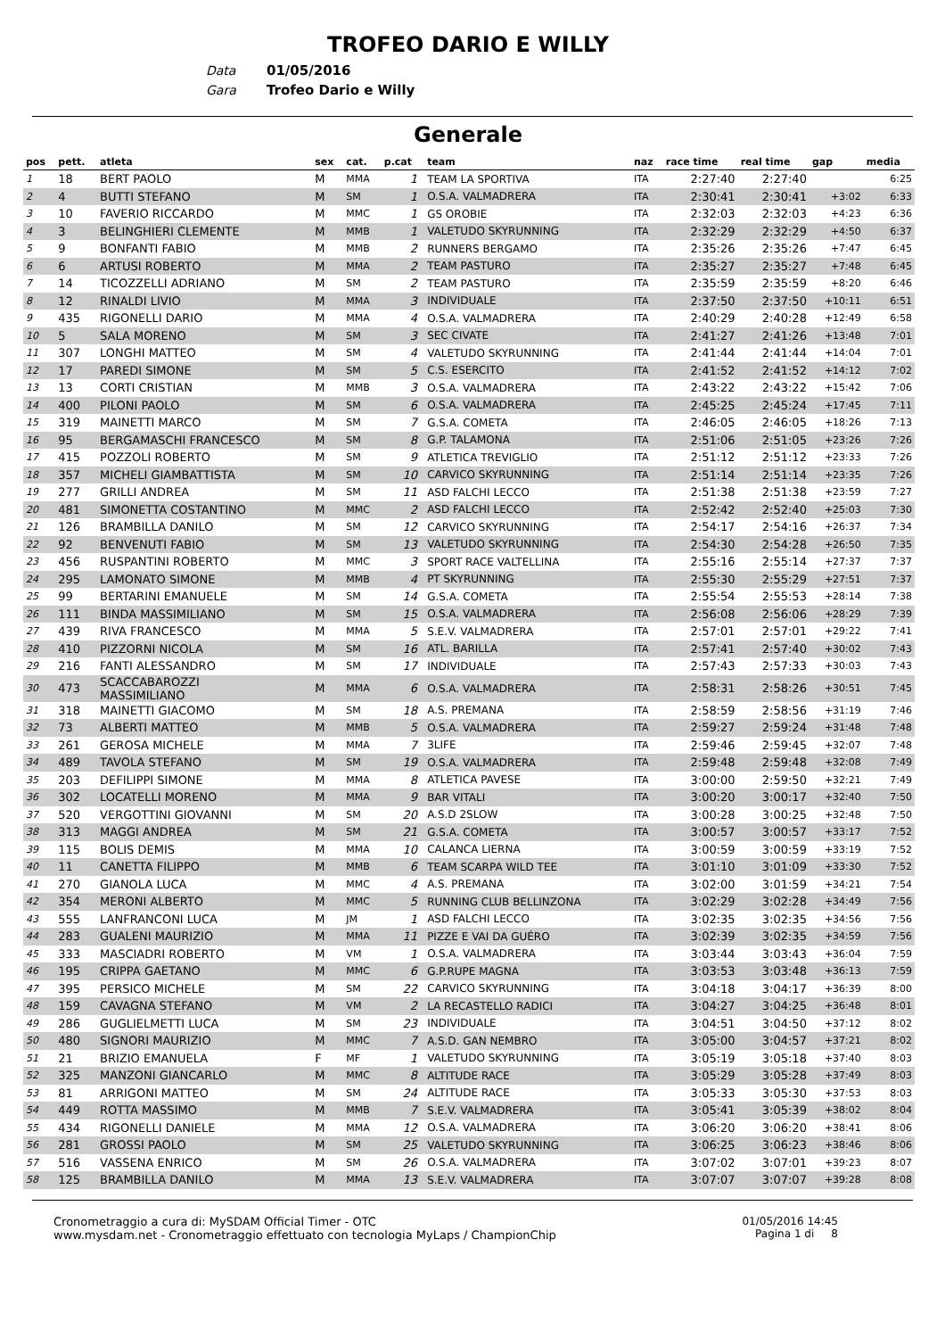TROFEO DARIO E WILLY
Data 01/05/2016
Gara Trofeo Dario e Willy
Generale
| pos | pett. | atleta | sex | cat. | p.cat | team | naz | race time | real time | gap | media |
| --- | --- | --- | --- | --- | --- | --- | --- | --- | --- | --- | --- |
| 1 | 18 | BERT PAOLO | M | MMA | 1 | TEAM LA SPORTIVA | ITA | 2:27:40 | 2:27:40 | | 6:25 |
| 2 | 4 | BUTTI STEFANO | M | SM | 1 | O.S.A. VALMADRERA | ITA | 2:30:41 | 2:30:41 | +3:02 | 6:33 |
| 3 | 10 | FAVERIO RICCARDO | M | MMC | 1 | GS OROBIE | ITA | 2:32:03 | 2:32:03 | +4:23 | 6:36 |
| 4 | 3 | BELINGHIERI CLEMENTE | M | MMB | 1 | VALETUDO SKYRUNNING | ITA | 2:32:29 | 2:32:29 | +4:50 | 6:37 |
| 5 | 9 | BONFANTI FABIO | M | MMB | 2 | RUNNERS BERGAMO | ITA | 2:35:26 | 2:35:26 | +7:47 | 6:45 |
| 6 | 6 | ARTUSI ROBERTO | M | MMA | 2 | TEAM PASTURO | ITA | 2:35:27 | 2:35:27 | +7:48 | 6:45 |
| 7 | 14 | TICOZZELLI ADRIANO | M | SM | 2 | TEAM PASTURO | ITA | 2:35:59 | 2:35:59 | +8:20 | 6:46 |
| 8 | 12 | RINALDI LIVIO | M | MMA | 3 | INDIVIDUALE | ITA | 2:37:50 | 2:37:50 | +10:11 | 6:51 |
| 9 | 435 | RIGONELLI DARIO | M | MMA | 4 | O.S.A. VALMADRERA | ITA | 2:40:29 | 2:40:28 | +12:49 | 6:58 |
| 10 | 5 | SALA MORENO | M | SM | 3 | SEC CIVATE | ITA | 2:41:27 | 2:41:26 | +13:48 | 7:01 |
| 11 | 307 | LONGHI MATTEO | M | SM | 4 | VALETUDO SKYRUNNING | ITA | 2:41:44 | 2:41:44 | +14:04 | 7:01 |
| 12 | 17 | PAREDI SIMONE | M | SM | 5 | C.S. ESERCITO | ITA | 2:41:52 | 2:41:52 | +14:12 | 7:02 |
| 13 | 13 | CORTI CRISTIAN | M | MMB | 3 | O.S.A. VALMADRERA | ITA | 2:43:22 | 2:43:22 | +15:42 | 7:06 |
| 14 | 400 | PILONI PAOLO | M | SM | 6 | O.S.A. VALMADRERA | ITA | 2:45:25 | 2:45:24 | +17:45 | 7:11 |
| 15 | 319 | MAINETTI MARCO | M | SM | 7 | G.S.A. COMETA | ITA | 2:46:05 | 2:46:05 | +18:26 | 7:13 |
| 16 | 95 | BERGAMASCHI FRANCESCO | M | SM | 8 | G.P. TALAMONA | ITA | 2:51:06 | 2:51:05 | +23:26 | 7:26 |
| 17 | 415 | POZZOLI ROBERTO | M | SM | 9 | ATLETICA TREVIGLIO | ITA | 2:51:12 | 2:51:12 | +23:33 | 7:26 |
| 18 | 357 | MICHELI GIAMBATTISTA | M | SM | 10 | CARVICO SKYRUNNING | ITA | 2:51:14 | 2:51:14 | +23:35 | 7:26 |
| 19 | 277 | GRILLI ANDREA | M | SM | 11 | ASD FALCHI LECCO | ITA | 2:51:38 | 2:51:38 | +23:59 | 7:27 |
| 20 | 481 | SIMONETTA COSTANTINO | M | MMC | 2 | ASD FALCHI LECCO | ITA | 2:52:42 | 2:52:40 | +25:03 | 7:30 |
| 21 | 126 | BRAMBILLA DANILO | M | SM | 12 | CARVICO SKYRUNNING | ITA | 2:54:17 | 2:54:16 | +26:37 | 7:34 |
| 22 | 92 | BENVENUTI FABIO | M | SM | 13 | VALETUDO SKYRUNNING | ITA | 2:54:30 | 2:54:28 | +26:50 | 7:35 |
| 23 | 456 | RUSPANTINI ROBERTO | M | MMC | 3 | SPORT RACE VALTELLINA | ITA | 2:55:16 | 2:55:14 | +27:37 | 7:37 |
| 24 | 295 | LAMONATO SIMONE | M | MMB | 4 | PT SKYRUNNING | ITA | 2:55:30 | 2:55:29 | +27:51 | 7:37 |
| 25 | 99 | BERTARINI EMANUELE | M | SM | 14 | G.S.A. COMETA | ITA | 2:55:54 | 2:55:53 | +28:14 | 7:38 |
| 26 | 111 | BINDA MASSIMILIANO | M | SM | 15 | O.S.A. VALMADRERA | ITA | 2:56:08 | 2:56:06 | +28:29 | 7:39 |
| 27 | 439 | RIVA FRANCESCO | M | MMA | 5 | S.E.V. VALMADRERA | ITA | 2:57:01 | 2:57:01 | +29:22 | 7:41 |
| 28 | 410 | PIZZORNI NICOLA | M | SM | 16 | ATL. BARILLA | ITA | 2:57:41 | 2:57:40 | +30:02 | 7:43 |
| 29 | 216 | FANTI ALESSANDRO | M | SM | 17 | INDIVIDUALE | ITA | 2:57:43 | 2:57:33 | +30:03 | 7:43 |
| 30 | 473 | SCACCABAROZZI MASSIMILIANO | M | MMA | 6 | O.S.A. VALMADRERA | ITA | 2:58:31 | 2:58:26 | +30:51 | 7:45 |
| 31 | 318 | MAINETTI GIACOMO | M | SM | 18 | A.S. PREMANA | ITA | 2:58:59 | 2:58:56 | +31:19 | 7:46 |
| 32 | 73 | ALBERTI MATTEO | M | MMB | 5 | O.S.A. VALMADRERA | ITA | 2:59:27 | 2:59:24 | +31:48 | 7:48 |
| 33 | 261 | GEROSA MICHELE | M | MMA | 7 | 3LIFE | ITA | 2:59:46 | 2:59:45 | +32:07 | 7:48 |
| 34 | 489 | TAVOLA STEFANO | M | SM | 19 | O.S.A. VALMADRERA | ITA | 2:59:48 | 2:59:48 | +32:08 | 7:49 |
| 35 | 203 | DEFILIPPI SIMONE | M | MMA | 8 | ATLETICA PAVESE | ITA | 3:00:00 | 2:59:50 | +32:21 | 7:49 |
| 36 | 302 | LOCATELLI MORENO | M | MMA | 9 | BAR VITALI | ITA | 3:00:20 | 3:00:17 | +32:40 | 7:50 |
| 37 | 520 | VERGOTTINI GIOVANNI | M | SM | 20 | A.S.D 2SLOW | ITA | 3:00:28 | 3:00:25 | +32:48 | 7:50 |
| 38 | 313 | MAGGI ANDREA | M | SM | 21 | G.S.A. COMETA | ITA | 3:00:57 | 3:00:57 | +33:17 | 7:52 |
| 39 | 115 | BOLIS DEMIS | M | MMA | 10 | CALANCA LIERNA | ITA | 3:00:59 | 3:00:59 | +33:19 | 7:52 |
| 40 | 11 | CANETTA FILIPPO | M | MMB | 6 | TEAM SCARPA WILD TEE | ITA | 3:01:10 | 3:01:09 | +33:30 | 7:52 |
| 41 | 270 | GIANOLA LUCA | M | MMC | 4 | A.S. PREMANA | ITA | 3:02:00 | 3:01:59 | +34:21 | 7:54 |
| 42 | 354 | MERONI ALBERTO | M | MMC | 5 | RUNNING CLUB BELLINZONA | ITA | 3:02:29 | 3:02:28 | +34:49 | 7:56 |
| 43 | 555 | LANFRANCONI LUCA | M | JM | 1 | ASD FALCHI LECCO | ITA | 3:02:35 | 3:02:35 | +34:56 | 7:56 |
| 44 | 283 | GUALENI MAURIZIO | M | MMA | 11 | PIZZE E VAI DA GUÉRO | ITA | 3:02:39 | 3:02:35 | +34:59 | 7:56 |
| 45 | 333 | MASCIADRI ROBERTO | M | VM | 1 | O.S.A. VALMADRERA | ITA | 3:03:44 | 3:03:43 | +36:04 | 7:59 |
| 46 | 195 | CRIPPA GAETANO | M | MMC | 6 | G.P.RUPE MAGNA | ITA | 3:03:53 | 3:03:48 | +36:13 | 7:59 |
| 47 | 395 | PERSICO MICHELE | M | SM | 22 | CARVICO SKYRUNNING | ITA | 3:04:18 | 3:04:17 | +36:39 | 8:00 |
| 48 | 159 | CAVAGNA STEFANO | M | VM | 2 | LA RECASTELLO RADICI | ITA | 3:04:27 | 3:04:25 | +36:48 | 8:01 |
| 49 | 286 | GUGLIELMETTI LUCA | M | SM | 23 | INDIVIDUALE | ITA | 3:04:51 | 3:04:50 | +37:12 | 8:02 |
| 50 | 480 | SIGNORI MAURIZIO | M | MMC | 7 | A.S.D. GAN NEMBRO | ITA | 3:05:00 | 3:04:57 | +37:21 | 8:02 |
| 51 | 21 | BRIZIO EMANUELA | F | MF | 1 | VALETUDO SKYRUNNING | ITA | 3:05:19 | 3:05:18 | +37:40 | 8:03 |
| 52 | 325 | MANZONI GIANCARLO | M | MMC | 8 | ALTITUDE RACE | ITA | 3:05:29 | 3:05:28 | +37:49 | 8:03 |
| 53 | 81 | ARRIGONI MATTEO | M | SM | 24 | ALTITUDE RACE | ITA | 3:05:33 | 3:05:30 | +37:53 | 8:03 |
| 54 | 449 | ROTTA MASSIMO | M | MMB | 7 | S.E.V. VALMADRERA | ITA | 3:05:41 | 3:05:39 | +38:02 | 8:04 |
| 55 | 434 | RIGONELLI DANIELE | M | MMA | 12 | O.S.A. VALMADRERA | ITA | 3:06:20 | 3:06:20 | +38:41 | 8:06 |
| 56 | 281 | GROSSI PAOLO | M | SM | 25 | VALETUDO SKYRUNNING | ITA | 3:06:25 | 3:06:23 | +38:46 | 8:06 |
| 57 | 516 | VASSENA ENRICO | M | SM | 26 | O.S.A. VALMADRERA | ITA | 3:07:02 | 3:07:01 | +39:23 | 8:07 |
| 58 | 125 | BRAMBILLA DANILO | M | MMA | 13 | S.E.V. VALMADRERA | ITA | 3:07:07 | 3:07:07 | +39:28 | 8:08 |
Cronometraggio a cura di: MySDAM Official Timer - OTC
www.mysdam.net - Cronometraggio effettuato con tecnologia MyLaps / ChampionChip
01/05/2016 14:45
Pagina 1 di 8